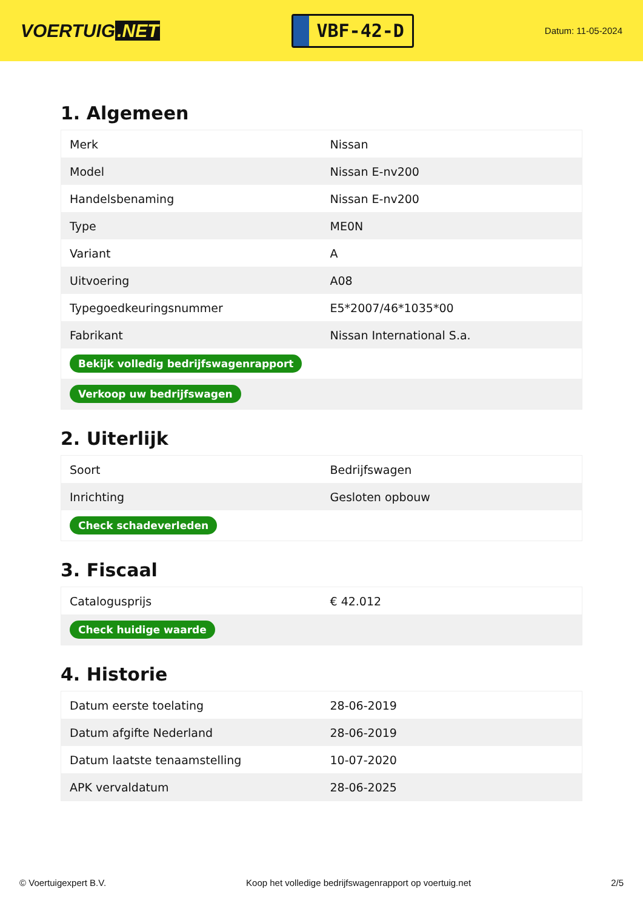VOERTUIG.NET
VBF-42-D
Datum: 11-05-2024
1. Algemeen
| Merk | Nissan |
| Model | Nissan E-nv200 |
| Handelsbenaming | Nissan E-nv200 |
| Type | ME0N |
| Variant | A |
| Uitvoering | A08 |
| Typegoedkeuringsnummer | E5*2007/46*1035*00 |
| Fabrikant | Nissan International S.a. |
| Bekijk volledig bedrijfswagenrapport | |
| Verkoop uw bedrijfswagen | |
2. Uiterlijk
| Soort | Bedrijfswagen |
| Inrichting | Gesloten opbouw |
| Check schadeverleden | |
3. Fiscaal
| Catalogusprijs | € 42.012 |
| Check huidige waarde | |
4. Historie
| Datum eerste toelating | 28-06-2019 |
| Datum afgifte Nederland | 28-06-2019 |
| Datum laatste tenaamstelling | 10-07-2020 |
| APK vervaldatum | 28-06-2025 |
© Voertuigexpert B.V. Koop het volledige bedrijfswagenrapport op voertuig.net 2/5